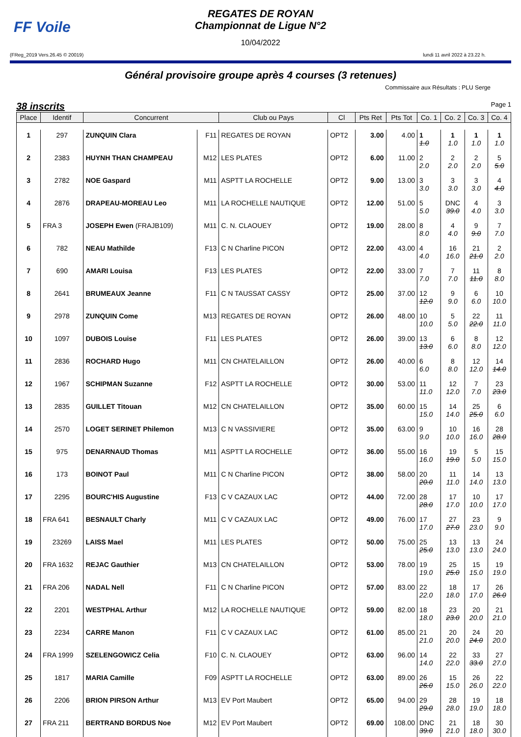FF Voile
REGATES DE ROYAN
Championnat de Ligue N°2
10/04/2022
(FReg_2019 Vers.26.45 © 20019) lundi 11 avril 2022 à 23.22 h.
Général provisoire groupe après 4 courses (3 retenues)
Commissaire aux Résultats : PLU Serge
38 inscrits Page 1
| Place | Identif | Concurrent | | Club ou Pays | Cl | Pts Ret | Pts Tot | Co. 1 | Co. 2 | Co. 3 | Co. 4 |
| --- | --- | --- | --- | --- | --- | --- | --- | --- | --- | --- | --- |
| 1 | 297 | ZUNQUIN Clara | F11 | REGATES DE ROYAN | OPT2 | 3.00 | 4.00 | 1 1.0 | 1 1.0 | 1 1.0 | 1 1.0 |
| 2 | 2383 | HUYNH THAN CHAMPEAU | M12 | LES PLATES | OPT2 | 6.00 | 11.00 | 2 2.0 | 2 2.0 | 2 2.0 | 5 5.0 |
| 3 | 2782 | NOE Gaspard | M11 | ASPTT LA ROCHELLE | OPT2 | 9.00 | 13.00 | 3 3.0 | 3 3.0 | 3 3.0 | 4 4.0 |
| 4 | 2876 | DRAPEAU-MOREAU Leo | M11 | LA ROCHELLE NAUTIQUE | OPT2 | 12.00 | 51.00 | 5 5.0 | DNC 39.0 | 4 4.0 | 3 3.0 |
| 5 | FRA 3 | JOSEPH Ewen (FRAJB109) | M11 | C. N. CLAOUEY | OPT2 | 19.00 | 28.00 | 8 8.0 | 4 4.0 | 9 9.0 | 7 7.0 |
| 6 | 782 | NEAU Mathilde | F13 | C N Charline PICON | OPT2 | 22.00 | 43.00 | 4 4.0 | 16 16.0 | 21 21.0 | 2 2.0 |
| 7 | 690 | AMARI Louisa | F13 | LES PLATES | OPT2 | 22.00 | 33.00 | 7 7.0 | 7 7.0 | 11 11.0 | 8 8.0 |
| 8 | 2641 | BRUMEAUX Jeanne | F11 | C N TAUSSAT CASSY | OPT2 | 25.00 | 37.00 | 12 12.0 | 9 9.0 | 6 6.0 | 10 10.0 |
| 9 | 2978 | ZUNQUIN Come | M13 | REGATES DE ROYAN | OPT2 | 26.00 | 48.00 | 10 10.0 | 5 5.0 | 22 22.0 | 11 11.0 |
| 10 | 1097 | DUBOIS Louise | F11 | LES PLATES | OPT2 | 26.00 | 39.00 | 13 13.0 | 6 6.0 | 8 8.0 | 12 12.0 |
| 11 | 2836 | ROCHARD Hugo | M11 | CN CHATELAILLON | OPT2 | 26.00 | 40.00 | 6 6.0 | 8 8.0 | 12 12.0 | 14 14.0 |
| 12 | 1967 | SCHIPMAN Suzanne | F12 | ASPTT LA ROCHELLE | OPT2 | 30.00 | 53.00 | 11 11.0 | 12 12.0 | 7 7.0 | 23 23.0 |
| 13 | 2835 | GUILLET Titouan | M12 | CN CHATELAILLON | OPT2 | 35.00 | 60.00 | 15 15.0 | 14 14.0 | 25 25.0 | 6 6.0 |
| 14 | 2570 | LOGET SERINET Philemon | M13 | C N VASSIVIERE | OPT2 | 35.00 | 63.00 | 9 9.0 | 10 10.0 | 16 16.0 | 28 28.0 |
| 15 | 975 | DENARNAUD Thomas | M11 | ASPTT LA ROCHELLE | OPT2 | 36.00 | 55.00 | 16 16.0 | 19 19.0 | 5 5.0 | 15 15.0 |
| 16 | 173 | BOINOT Paul | M11 | C N Charline PICON | OPT2 | 38.00 | 58.00 | 20 20.0 | 11 11.0 | 14 14.0 | 13 13.0 |
| 17 | 2295 | BOURC'HIS Augustine | F13 | C V CAZAUX LAC | OPT2 | 44.00 | 72.00 | 28 28.0 | 17 17.0 | 10 10.0 | 17 17.0 |
| 18 | FRA 641 | BESNAULT Charly | M11 | C V CAZAUX LAC | OPT2 | 49.00 | 76.00 | 17 17.0 | 27 27.0 | 23 23.0 | 9 9.0 |
| 19 | 23269 | LAISS Mael | M11 | LES PLATES | OPT2 | 50.00 | 75.00 | 25 25.0 | 13 13.0 | 13 13.0 | 24 24.0 |
| 20 | FRA 1632 | REJAC Gauthier | M13 | CN CHATELAILLON | OPT2 | 53.00 | 78.00 | 19 19.0 | 25 25.0 | 15 15.0 | 19 19.0 |
| 21 | FRA 206 | NADAL Nell | F11 | C N Charline PICON | OPT2 | 57.00 | 83.00 | 22 22.0 | 18 18.0 | 17 17.0 | 26 26.0 |
| 22 | 2201 | WESTPHAL Arthur | M12 | LA ROCHELLE NAUTIQUE | OPT2 | 59.00 | 82.00 | 18 18.0 | 23 23.0 | 20 20.0 | 21 21.0 |
| 23 | 2234 | CARRE Manon | F11 | C V CAZAUX LAC | OPT2 | 61.00 | 85.00 | 21 21.0 | 20 20.0 | 24 24.0 | 20 20.0 |
| 24 | FRA 1999 | SZELENGOWICZ Celia | F10 | C. N. CLAOUEY | OPT2 | 63.00 | 96.00 | 14 14.0 | 22 22.0 | 33 33.0 | 27 27.0 |
| 25 | 1817 | MARIA Camille | F09 | ASPTT LA ROCHELLE | OPT2 | 63.00 | 89.00 | 26 26.0 | 15 15.0 | 26 26.0 | 22 22.0 |
| 26 | 2206 | BRION PIRSON Arthur | M13 | EV Port Maubert | OPT2 | 65.00 | 94.00 | 29 29.0 | 28 28.0 | 19 19.0 | 18 18.0 |
| 27 | FRA 211 | BERTRAND BORDUS Noe | M12 | EV Port Maubert | OPT2 | 69.00 | 108.00 | DNC 39.0 | 21 21.0 | 18 18.0 | 30 30.0 |